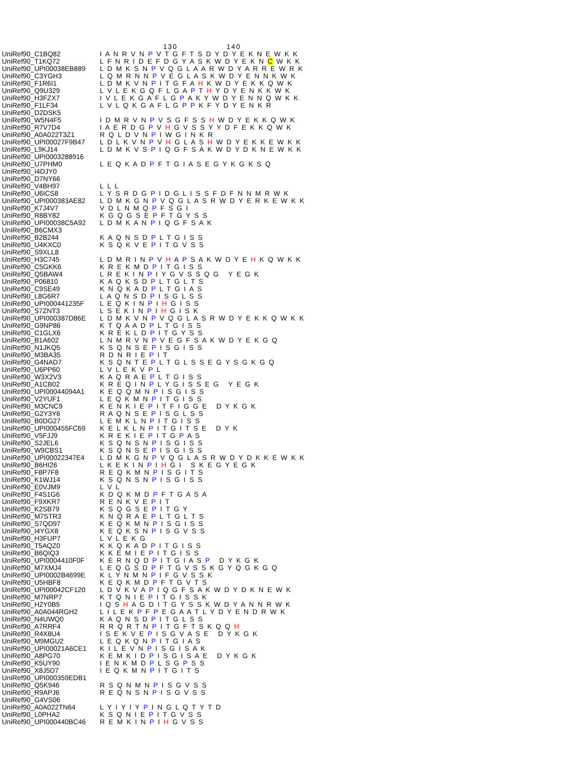| | 130 140 |
| UniRef90_C1BQ82 | I A N R V N P V T G F T S D Y D Y E K N E W K K |
| UniRef90_T1KQ72 | L F N R I D E F D G Y A S K W D Y E K N C W K K |
| UniRef90_UPI00038EB889 | L D M K S N P V Q G L A A R W D Y A R R E W R K |
| UniRef90_C3YGH3 | L Q M R N N P V E G L A S K W D Y E N N K W K |
| UniRef90_F1R6I1 | L D M K V N P I T G F A H K W D Y E K K Q W K |
| UniRef90_Q9U329 | L V L E K G Q F L G A P T H Y D Y E N K K W K |
| UniRef90_H3FZX7 | I V L E K G A F L G P A K Y W D Y E N N Q W K K |
| UniRef90_F1LF34 | L V L Q K G A F L G P P K F Y D Y E N K R |
| UniRef90_D2DSK5 | |
| UniRef90_W5N4F5 | I D M R V N P V S G F S S H W D Y E K K Q W K |
| UniRef90_R7V7D4 | I A E R D G P V H G V S S Y Y D F E K K Q W K |
| UniRef90_A0A022T3Z1 | R Q L D V N P I W G I N K R |
| UniRef90_UPI00027F9B47 | L D L K V N P V H G L A S H W D Y E K K E W K K |
| UniRef90_L9KJ14 | L D M K V S P I Q G F S A K W D Y D K N E W K K |
| UniRef90_UPI0003288916 | |
| UniRef90_U7PHM0 | L E Q K A D P F T G I A S E G Y K G K S Q |
| UniRef90_I4DJY0 | |
| UniRef90_D7NY66 | |
| UniRef90_V4BH97 | L L L |
| UniRef90_U6ICS8 | L Y S R D G P I D G L I S S F D F N N M R W K |
| UniRef90_UPI000383AE82 | L D M K G N P V Q G L A S R W D Y E R K E W K K |
| UniRef90_K7J4V7 | V D L N M Q P F S G I |
| UniRef90_R8BY82 | K G Q G S E P F T G Y S S |
| UniRef90_UPI00038C5A92 | L D M K A N P I Q G F S A K |
| UniRef90_B6CMX3 | |
| UniRef90_B2B244 | K A Q N S D P L T G I S S |
| UniRef90_U4KXC0 | K S Q K V E P I T G V S S |
| UniRef90_S9XLL8 | |
| UniRef90_H3C745 | L D M R I N P V H A P S A K W D Y E H K Q W K K |
| UniRef90_C5GKK6 | K R E K M D P I T G I S S |
| UniRef90_Q5BAW4 | L R E K I N P I Y G V S S Q G Y E G K |
| UniRef90_P06810 | K A Q K S D P L T G L T S |
| UniRef90_C9SE49 | K N Q K A D P L T G I A S |
| UniRef90_L8G6R7 | L A Q N S D P I S G L S S |
| UniRef90_UPI000441235F | L E Q K I N P I H G I S S |
| UniRef90_S7ZNT3 | L S E K I N P I H G I S K |
| UniRef90_UPI000387D86E | L D M K V N P V Q G L A S R W D Y E K K Q W K K |
| UniRef90_G9NP86 | K T Q A A D P L T G I S S |
| UniRef90_C1GLX6 | K R E K L D P I T G Y S S |
| UniRef90_B1A602 | L N M R V N P V E G F S A K W D Y E K G Q |
| UniRef90_N1JKQ5 | K S Q N S E P I S G I S S |
| UniRef90_M3BA35 | R D N R I E P I T |
| UniRef90_G4NAD7 | K S Q N T E P L T G L S S E G Y S G K G Q |
| UniRef90_U6PP60 | L V L E K V P L |
| UniRef90_W3X2V3 | K A Q R A E P L T G I S S |
| UniRef90_A1CB02 | K R E Q I N P L Y G I S S E G Y E G K |
| UniRef90_UPI00044094A1 | K E Q Q M N P I S G I S S |
| UniRef90_V2YUF1 | L E Q K M N P I T G I S S |
| UniRef90_M3CNC9 | K E N K I E P I T F I G G E D Y K G K |
| UniRef90_G2Y3Y6 | R A Q N S E P I S G L S S |
| UniRef90_B0DG27 | L E M K L N P I T G I S S |
| UniRef90_UPI000455FC69 | K E L K L N P I T G I T S E D Y K |
| UniRef90_V5FJJ9 | K R E K I E P I T G P A S |
| UniRef90_S2JEL6 | K S Q N S N P I S G I S S |
| UniRef90_W9CBS1 | K S Q N S E P I S G I S S |
| UniRef90_UPI00022347E4 | L D M K G N P V Q G L A S R W D Y D K K E W K K |
| UniRef90_B6HI26 | L K E K I N P I H G I S K E G Y E G K |
| UniRef90_F8P7F8 | R E Q K M N P I S G I T S |
| UniRef90_K1WJ14 | K S Q N S N P I S G I S S |
| UniRef90_E0VJM9 | L V L |
| UniRef90_F4S1G6 | K D Q K M D P F T G A S A |
| UniRef90_F9XKR7 | R E N K V E P I T |
| UniRef90_K2SB79 | K S Q G S E P I T G Y |
| UniRef90_M7STR3 | K N Q R A E P L T G L T S |
| UniRef90_S7QD97 | K E Q K M N P I S G I S S |
| UniRef90_I4YGX8 | K E Q K S N P I S G V S S |
| UniRef90_H3FUP7 | L V L E K G |
| UniRef90_T5AQZ0 | K K Q K A D P I T G I S S |
| UniRef90_B6QIQ3 | K K E M I E P I T G I S S |
| UniRef90_UPI0004410F0F | K E R N Q D P I T G I A S P D Y K G K |
| UniRef90_M7XMJ4 | L E Q G S D P F T G V S S K G Y Q G K G Q |
| UniRef90_UPI0002B4699E | K L Y N M N P I F G V S S K |
| UniRef90_U5HBF8 | K E Q K M D P F T G V T S |
| UniRef90_UPI00042CF120 | L D V K V A P I Q G F S A K W D Y D K N E W K |
| UniRef90_M7NRP7 | K T Q N I E P I T G I S S K |
| UniRef90_H2Y0B5 | I Q S H A G D I T G Y S S K W D Y A N N R W K |
| UniRef90_A0A044RGH2 | L I L E K P F P E G A A T L Y D Y E N D R W K |
| UniRef90_N4UWQ0 | K A Q N S D P I T G L S S |
| UniRef90_A7RRF4 | R R Q R T N P I T G F T S K Q Q H |
| UniRef90_R4X8U4 | I S E K V E P I S G V A S E D Y K G K |
| UniRef90_M9MGU2 | L E Q K Q N P I T G I A S |
| UniRef90_UPI00021A6CE1 | K I L E V N P I S G I S A K |
| UniRef90_A8PG70 | K E M K I D P I S G I S A E D Y K G K |
| UniRef90_K5UY90 | I E N K M D P L S G P S S |
| UniRef90_X8J5D7 | I E Q K M N P I T G I T S |
| UniRef90_UPI000359EDB1 | |
| UniRef90_Q5K946 | R S Q N M N P I S G V S S |
| UniRef90_R9APJ6 | R E Q N S N P I S G V S S |
| UniRef90_G4VS06 | |
| UniRef90_A0A022TN64 | L Y I Y I Y P I N G L Q T Y T D |
| UniRef90_L0PHA2 | K S Q N I E P I T G V S S |
| UniRef90_UPI000440BC46 | R E M K I N P I H G V S S |